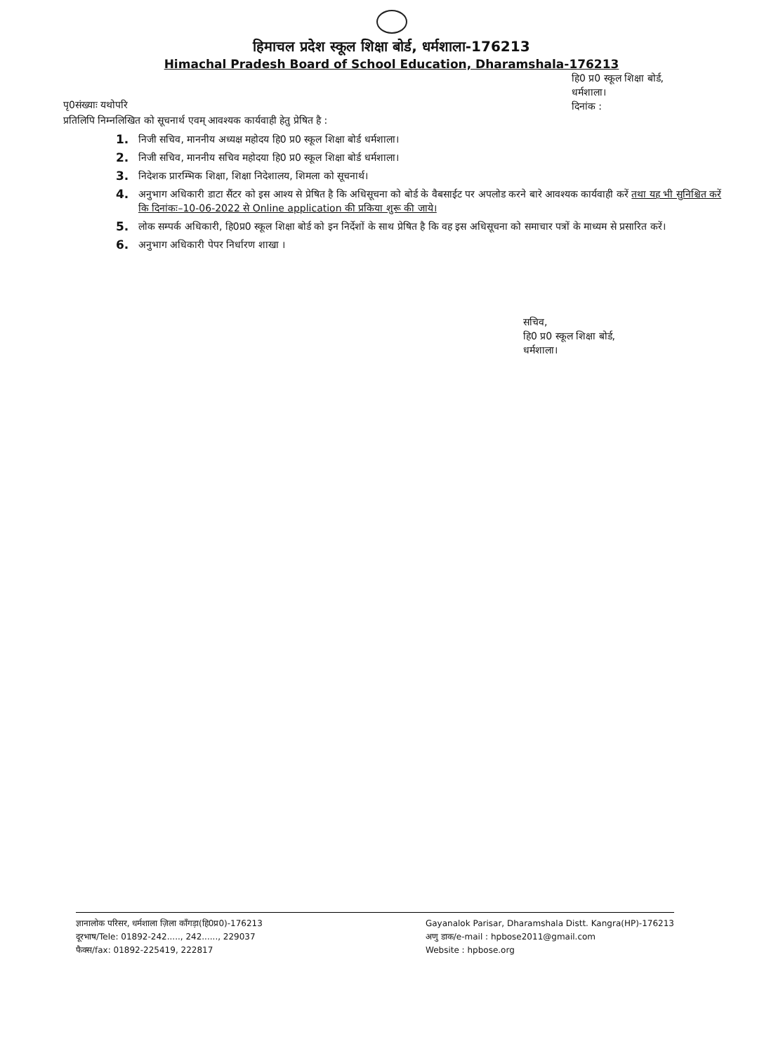हिमाचल प्रदेश स्कूल शिक्षा बोर्ड, धर्मशाला-176213
Himachal Pradesh Board of School Education, Dharamshala-176213
पृ0संख्याः यथोपरि
हि0 प्र0 स्कूल शिक्षा बोर्ड,
धर्मशाला।
दिनांक :
प्रतिलिपि निम्नलिखित को सूचनार्थ एवम् आवश्यक कार्यवाही हेतु प्रेषित है :
1. निजी सचिव, माननीय अध्यक्ष महोदय हि0 प्र0 स्कूल शिक्षा बोर्ड धर्मशाला।
2. निजी सचिव, माननीय सचिव महोदया हि0 प्र0 स्कूल शिक्षा बोर्ड धर्मशाला।
3. निदेशक प्रारम्भिक शिक्षा, शिक्षा निदेशालय, शिमला को सूचनार्थ।
4. अनुभाग अधिकारी डाटा सैंटर को इस आश्य से प्रेषित है कि अधिसूचना को बोर्ड के वैबसाईट पर अपलोड करने बारे आवश्यक कार्यवाही करें तथा यह भी सुनिश्चित करें कि दिनांकः–10-06-2022 से Online application की प्रकिया शुरू की जाये।
5. लोक सम्पर्क अधिकारी, हि0प्र0 स्कूल शिक्षा बोर्ड को इन निर्देशों के साथ प्रेषित है कि वह इस अधिसूचना को समाचार पत्रों के माध्यम से प्रसारित करें।
6. अनुभाग अधिकारी पेपर निर्धारण शाखा ।
सचिव,
हि0 प्र0 स्कूल शिक्षा बोर्ड,
धर्मशाला।
ज्ञानालोक परिसर, धर्मशाला ज़िला काँगड़ा(हि0प्र0)-176213
दूरभाष/Tele: 01892-242....., 242......, 229037
फैक्स/fax: 01892-225419, 222817
Gayanalok Parisar, Dharamshala Distt. Kangra(HP)-176213
अणु डाक/e-mail : hpbose2011@gmail.com
Website : hpbose.org